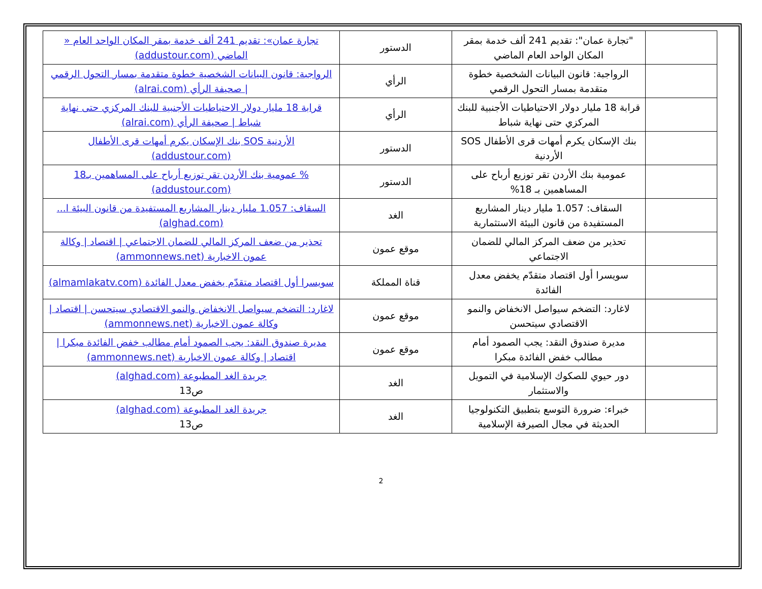| | "تجارة عمان": تقديم 241 ألف خدمة بمقر المكان الواحد العام الماضي | الدستور | تجارة عمان»: تقديم 241 ألف خدمة بمقر المكان الواحد العام « الماضي (addustour.com) |
| | الرواجبة: قانون البيانات الشخصية خطوة متقدمة بمسار التحول الرقمي | الرأي | الرواجبة: قانون البيانات الشخصية خطوة متقدمة بمسار التحول الرقمي / صحيفة الرأي (alrai.com) |
| | قرابة 18 مليار دولار الاحتياطيات الأجنبية للبنك المركزي حتى نهاية شباط | الرأي | قرابة 18 مليار دولار الاحتياطيات الأجنبية للبنك المركزي حتى نهاية شباط / صحيفة الرأي (alrai.com) |
| | بنك الإسكان يكرم أمهات قرى الأطفال SOS الأردنية | الدستور | الأردنية SOS بنك الإسكان يكرم أمهات قرى الأطفال (addustour.com) |
| | عمومية بنك الأردن تقر توزيع أرباح على المساهمين بـ 18% | الدستور | % عمومية بنك الأردن تقر توزيع أرباح على المساهمين بـ18 (addustour.com) |
| | السقاف: 1.057 مليار دينار المشاريع المستفيدة من قانون البيئة الاستثمارية | الغد | السقاف: 1.057 مليار دينار المشاريع المستفيدة من قانون البيئة ا... (alghad.com) |
| | تحذير من ضعف المركز المالي للضمان الاجتماعي | موقع عمون | تحذير من ضعف المركز المالي للضمان الاجتماعي / اقتصاد / وكالة عمون الاخبارية (ammonnews.net) |
| | سويسرا أول اقتصاد متقدّم يخفض معدل الفائدة | قناة المملكة | سويسرا أول اقتصاد متقدّم يخفض معدل الفائدة (almamlakatv.com) |
| | لاغارد: التضخم سيواصل الانخفاض والنمو الاقتصادي سيتحسن | موقع عمون | لاغارد: التضخم سيواصل الانخفاض والنمو الاقتصادي سيتحسن / اقتصاد / وكالة عمون الاخبارية (ammonnews.net) |
| | مديرة صندوق النقد: يجب الصمود أمام مطالب خفض الفائدة مبكرا | موقع عمون | مديرة صندوق النقد: يجب الصمود أمام مطالب خفض الفائدة مبكرا / اقتصاد / وكالة عمون الاخبارية (ammonnews.net) |
| | دور حيوي للصكوك الإسلامية في التمويل والاستثمار | الغد | جريدة الغد المطبوعة (alghad.com) ص13 |
| | خبراء: ضرورة التوسع بتطبيق التكنولوجيا الحديثة في مجال الصيرفة الإسلامية | الغد | جريدة الغد المطبوعة (alghad.com) ص13 |
2